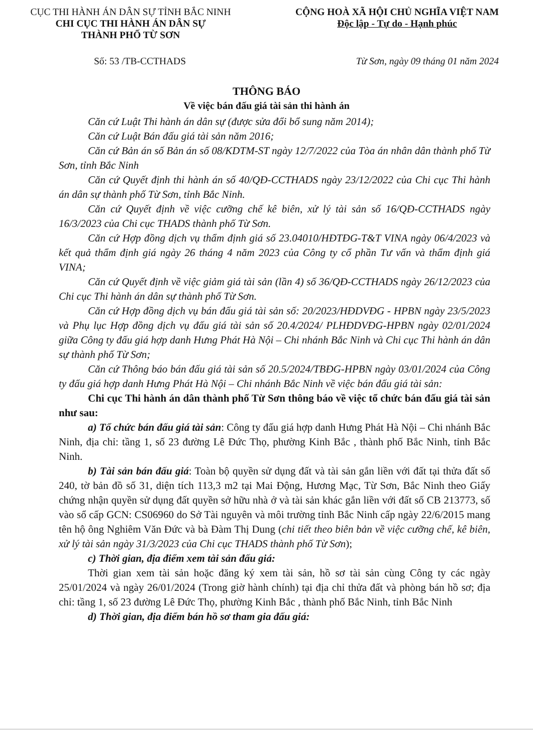CỤC THI HÀNH ÁN DÂN SỰ TỈNH BẮC NINH
CHI CỤC THI HÀNH ÁN DÂN SỰ
THÀNH PHỐ TỪ SƠN
CỘNG HOÀ XÃ HỘI CHỦ NGHĨA VIỆT NAM
Độc lập - Tự do - Hạnh phúc
Số: 53 /TB-CCTHADS Từ Sơn, ngày 09 tháng 01 năm 2024
THÔNG BÁO
Về việc bán đấu giá tài sản thi hành án
Căn cứ Luật Thi hành án dân sự (được sửa đổi bổ sung năm 2014);
Căn cứ Luật Bán đấu giá tài sản năm 2016;
Căn cứ Bản án số Bản án số 08/KDTM-ST ngày 12/7/2022 của Tòa án nhân dân thành phố Từ Sơn, tỉnh Bắc Ninh
Căn cứ Quyết định thi hành án số 40/QĐ-CCTHADS ngày 23/12/2022 của Chi cục Thi hành án dân sự thành phố Từ Sơn, tỉnh Bắc Ninh.
Căn cứ Quyết định về việc cưỡng chế kê biên, xử lý tài sản số 16/QĐ-CCTHADS ngày 16/3/2023 của Chi cục THADS thành phố Từ Sơn.
Căn cứ Hợp đồng dịch vụ thẩm định giá số 23.04010/HĐTĐG-T&T VINA ngày 06/4/2023 và kết quả thẩm định giá ngày 26 tháng 4 năm 2023 của Công ty cổ phần Tư vấn và thẩm định giá VINA;
Căn cứ Quyết định về việc giảm giá tài sản (lần 4) số 36/QĐ-CCTHADS ngày 26/12/2023 của Chi cục Thi hành án dân sự thành phố Từ Sơn.
Căn cứ Hợp đồng dịch vụ bán đấu giá tài sản số: 20/2023/HĐDVĐG - HPBN ngày 23/5/2023 và Phụ lục Hợp đồng dịch vụ đấu giá tài sản số 20.4/2024/ PLHĐDVĐG-HPBN ngày 02/01/2024 giữa Công ty đấu giá hợp danh Hưng Phát Hà Nội – Chi nhánh Bắc Ninh và Chi cục Thi hành án dân sự thành phố Từ Sơn;
Căn cứ Thông báo bán đấu giá tài sản số 20.5/2024/TBĐG-HPBN ngày 03/01/2024 của Công ty đấu giá hợp danh Hưng Phát Hà Nội – Chi nhánh Bắc Ninh về việc bán đấu giá tài sản:
Chi cục Thi hành án dân thành phố Từ Sơn thông báo về việc tổ chức bán đấu giá tài sản như sau:
a) Tổ chức bán đấu giá tài sản: Công ty đấu giá hợp danh Hưng Phát Hà Nội – Chi nhánh Bắc Ninh, địa chỉ: tầng 1, số 23 đường Lê Đức Thọ, phường Kinh Bắc , thành phố Bắc Ninh, tỉnh Bắc Ninh.
b) Tài sản bán đấu giá: Toàn bộ quyền sử dụng đất và tài sản gắn liền với đất tại thửa đất số 240, tờ bản đồ số 31, diện tích 113,3 m2 tại Mai Động, Hương Mạc, Từ Sơn, Bắc Ninh theo Giấy chứng nhận quyền sử dụng đất quyền sở hữu nhà ở và tài sản khác gắn liền với đất số CB 213773, số vào sổ cấp GCN: CS06960 do Sở Tài nguyên và môi trường tỉnh Bắc Ninh cấp ngày 22/6/2015 mang tên hộ ông Nghiêm Văn Đức và bà Đàm Thị Dung (chi tiết theo biên bản về việc cưỡng chế, kê biên, xử lý tài sản ngày 31/3/2023 của Chi cục THADS thành phố Từ Sơn);
c) Thời gian, địa điểm xem tài sản đấu giá:
Thời gian xem tài sản hoặc đăng ký xem tài sản, hồ sơ tài sản cùng Công ty các ngày 25/01/2024 và ngày 26/01/2024 (Trong giờ hành chính) tại địa chỉ thửa đất và phòng bán hồ sơ; địa chỉ: tầng 1, số 23 đường Lê Đức Thọ, phường Kinh Bắc , thành phố Bắc Ninh, tỉnh Bắc Ninh
d) Thời gian, địa điểm bán hồ sơ tham gia đấu giá: